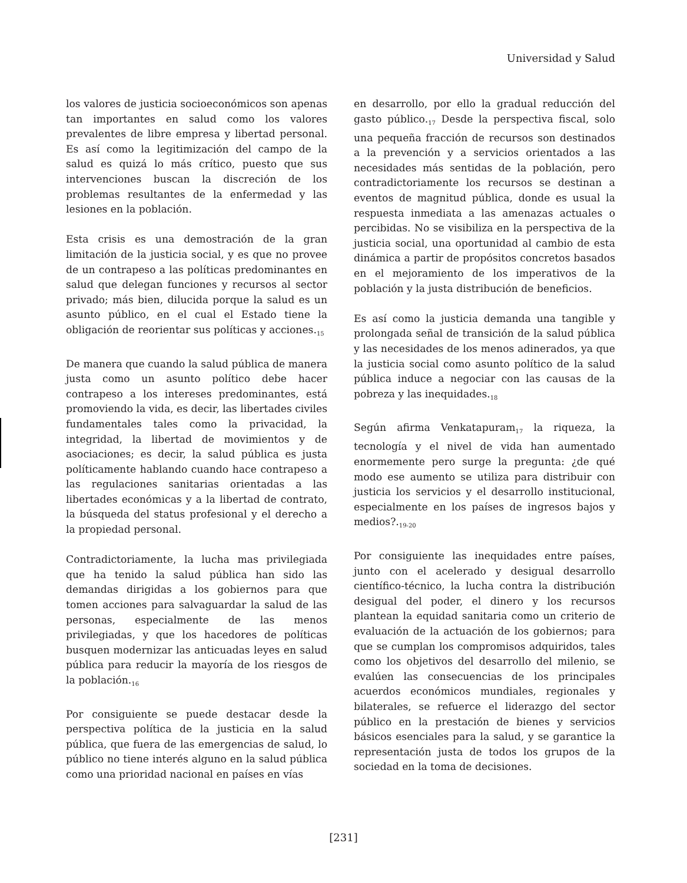Universidad y Salud
los valores de justicia socioeconómicos son apenas tan importantes en salud como los valores prevalentes de libre empresa y libertad personal. Es así como la legitimización del campo de la salud es quizá lo más crítico, puesto que sus intervenciones buscan la discreción de los problemas resultantes de la enfermedad y las lesiones en la población.
Esta crisis es una demostración de la gran limitación de la justicia social, y es que no provee de un contrapeso a las políticas predominantes en salud que delegan funciones y recursos al sector privado; más bien, dilucida porque la salud es un asunto público, en el cual el Estado tiene la obligación de reorientar sus políticas y acciones.<sub>15</sub>
De manera que cuando la salud pública de manera justa como un asunto político debe hacer contrapeso a los intereses predominantes, está promoviendo la vida, es decir, las libertades civiles fundamentales tales como la privacidad, la integridad, la libertad de movimientos y de asociaciones; es decir, la salud pública es justa políticamente hablando cuando hace contrapeso a las regulaciones sanitarias orientadas a las libertades económicas y a la libertad de contrato, la búsqueda del status profesional y el derecho a la propiedad personal.
Contradictoriamente, la lucha mas privilegiada que ha tenido la salud pública han sido las demandas dirigidas a los gobiernos para que tomen acciones para salvaguardar la salud de las personas, especialmente de las menos privilegiadas, y que los hacedores de políticas busquen modernizar las anticuadas leyes en salud pública para reducir la mayoría de los riesgos de la población.<sub>16</sub>
Por consiguiente se puede destacar desde la perspectiva política de la justicia en la salud pública, que fuera de las emergencias de salud, lo público no tiene interés alguno en la salud pública como una prioridad nacional en países en vías
en desarrollo, por ello la gradual reducción del gasto público.<sub>17</sub> Desde la perspectiva fiscal, solo una pequeña fracción de recursos son destinados a la prevención y a servicios orientados a las necesidades más sentidas de la población, pero contradictoriamente los recursos se destinan a eventos de magnitud pública, donde es usual la respuesta inmediata a las amenazas actuales o percibidas. No se visibiliza en la perspectiva de la justicia social, una oportunidad al cambio de esta dinámica a partir de propósitos concretos basados en el mejoramiento de los imperativos de la población y la justa distribución de beneficios.
Es así como la justicia demanda una tangible y prolongada señal de transición de la salud pública y las necesidades de los menos adinerados, ya que la justicia social como asunto político de la salud pública induce a negociar con las causas de la pobreza y las inequidades.<sub>18</sub>
Según afirma Venkatapuram<sub>17</sub> la riqueza, la tecnología y el nivel de vida han aumentado enormemente pero surge la pregunta: ¿de qué modo ese aumento se utiliza para distribuir con justicia los servicios y el desarrollo institucional, especialmente en los países de ingresos bajos y medios?.<sub>19-20</sub>
Por consiguiente las inequidades entre países, junto con el acelerado y desigual desarrollo científico-técnico, la lucha contra la distribución desigual del poder, el dinero y los recursos plantean la equidad sanitaria como un criterio de evaluación de la actuación de los gobiernos; para que se cumplan los compromisos adquiridos, tales como los objetivos del desarrollo del milenio, se evalúen las consecuencias de los principales acuerdos económicos mundiales, regionales y bilaterales, se refuerce el liderazgo del sector público en la prestación de bienes y servicios básicos esenciales para la salud, y se garantice la representación justa de todos los grupos de la sociedad en la toma de decisiones.
[231]